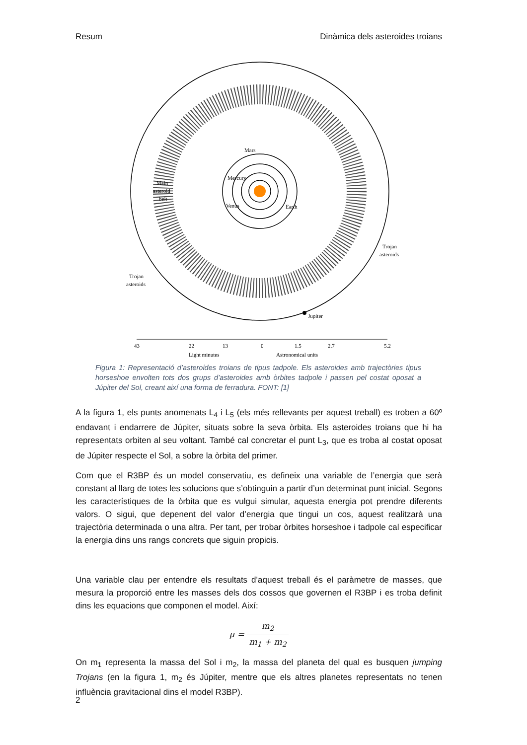Resum Dinàmica dels asteroides troians
Mars
Mercury
Venus
Earth
Main
asteroid
belt
Trojan
asteroids
Trojan
asteroids
Jupiter
43
22
13
0
1.5
2.7
5.2
Light minutes
Astronomical units
Figura 1: Representació d’asteroides troians de tipus tadpole. Els asteroides amb trajectòries tipus horseshoe envolten tots dos grups d’asteroides amb òrbites tadpole i passen pel costat oposat a Júpiter del Sol, creant així una forma de ferradura. FONT: [1]
A la figura 1, els punts anomenats L<sub>4</sub> i L<sub>5</sub> (els més rellevants per aquest treball) es troben a 60º endavant i endarrere de Júpiter, situats sobre la seva òrbita. Els asteroides troians que hi ha representats orbiten al seu voltant. També cal concretar el punt L<sub>3</sub>, que es troba al costat oposat de Júpiter respecte el Sol, a sobre la òrbita del primer.
Com que el R3BP és un model conservatiu, es defineix una variable de l’energia que serà constant al llarg de totes les solucions que s’obtinguin a partir d’un determinat punt inicial. Segons les característiques de la òrbita que es vulgui simular, aquesta energia pot prendre diferents valors. O sigui, que depenent del valor d’energia que tingui un cos, aquest realitzarà una trajectòria determinada o una altra. Per tant, per trobar òrbites horseshoe i tadpole cal especificar la energia dins uns rangs concrets que siguin propicis.
Una variable clau per entendre els resultats d’aquest treball és el paràmetre de masses, que mesura la proporció entre les masses dels dos cossos que governen el R3BP i es troba definit dins les equacions que componen el model. Així:
μ = m<sub>2</sub> m<sub>1</sub> + m<sub>2</sub>
On m<sub>1</sub> representa la massa del Sol i m<sub>2</sub>, la massa del planeta del qual es busquen jumping Trojans (en la figura 1, m<sub>2</sub> és Júpiter, mentre que els altres planetes representats no tenen influència gravitacional dins el model R3BP).
2